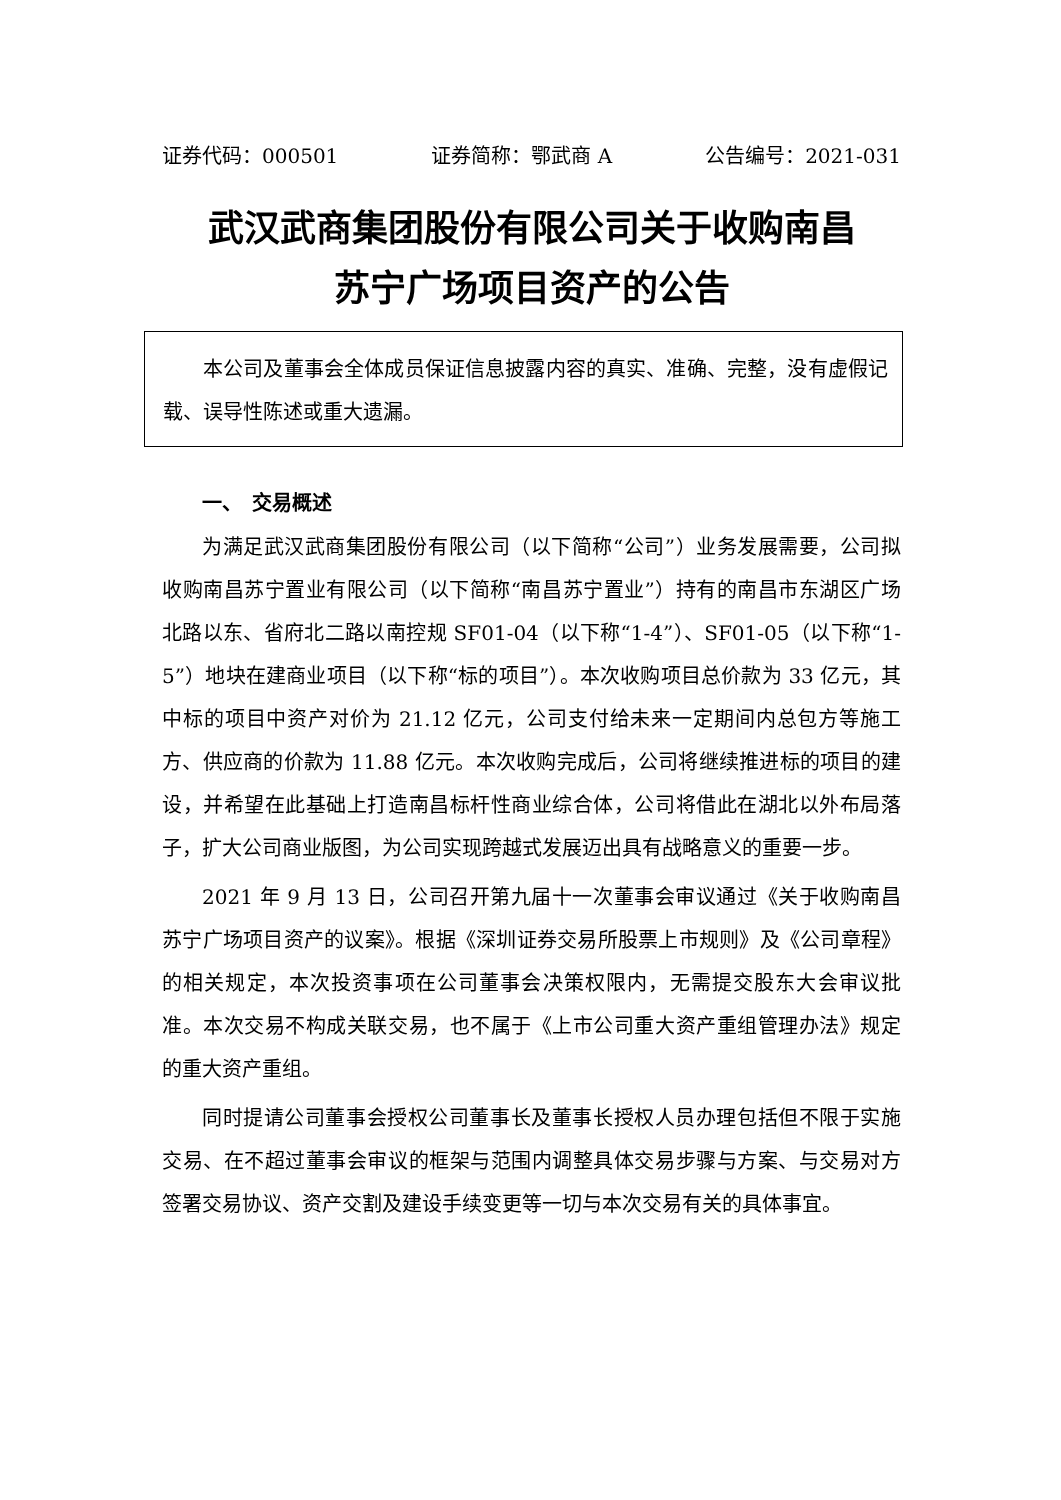证券代码：000501 证券简称：鄂武商 A 公告编号：2021-031
武汉武商集团股份有限公司关于收购南昌
苏宁广场项目资产的公告
本公司及董事会全体成员保证信息披露内容的真实、准确、完整，没有虚假记载、误导性陈述或重大遗漏。
一、　交易概述
为满足武汉武商集团股份有限公司（以下简称“公司”）业务发展需要，公司拟收购南昌苏宁置业有限公司（以下简称“南昌苏宁置业”）持有的南昌市东湖区广场北路以东、省府北二路以南控规 SF01-04（以下称“1-4”）、SF01-05（以下称“1-5”）地块在建商业项目（以下称“标的项目”）。本次收购项目总价款为 33 亿元，其中标的项目中资产对价为 21.12 亿元，公司支付给未来一定期间内总包方等施工方、供应商的价款为 11.88 亿元。本次收购完成后，公司将继续推进标的项目的建设，并希望在此基础上打造南昌标杆性商业综合体，公司将借此在湖北以外布局落子，扩大公司商业版图，为公司实现跨越式发展迈出具有战略意义的重要一步。
2021 年 9 月 13 日，公司召开第九届十一次董事会审议通过《关于收购南昌苏宁广场项目资产的议案》。根据《深圳证券交易所股票上市规则》及《公司章程》的相关规定，本次投资事项在公司董事会决策权限内，无需提交股东大会审议批准。本次交易不构成关联交易，也不属于《上市公司重大资产重组管理办法》规定的重大资产重组。
同时提请公司董事会授权公司董事长及董事长授权人员办理包括但不限于实施交易、在不超过董事会审议的框架与范围内调整具体交易步骤与方案、与交易对方签署交易协议、资产交割及建设手续变更等一切与本次交易有关的具体事宜。